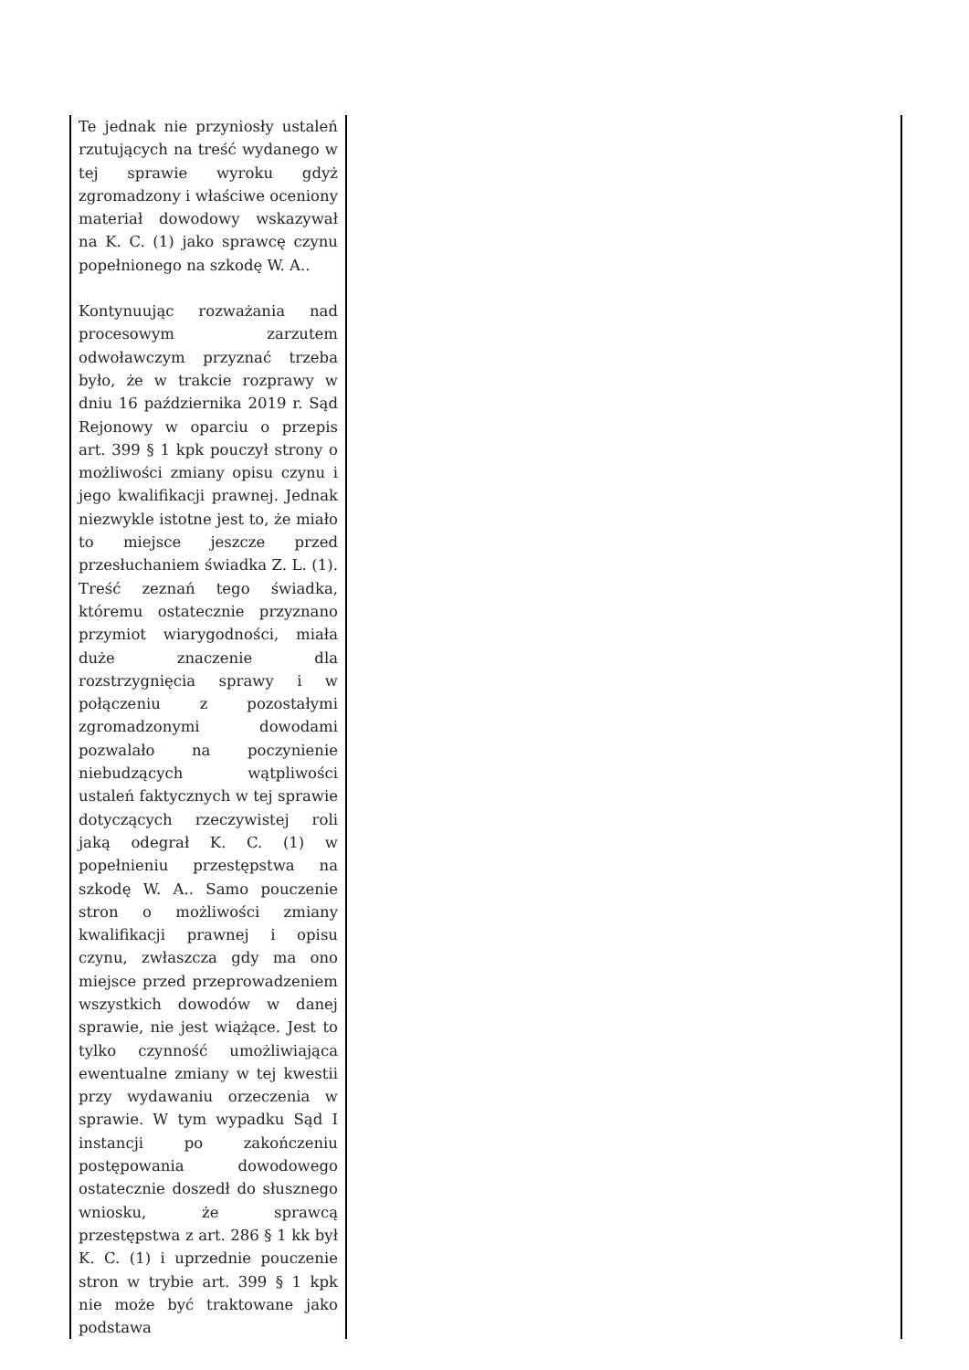| Te jednak nie przyniosły ustaleń rzutujących na treść wydanego w tej sprawie wyroku gdyż zgromadzony i właściwe oceniony materiał dowodowy wskazywał na K. C. (1) jako sprawcę czynu popełnionego na szkodę W. A.. Kontynuując rozważania nad procesowym zarzutem odwoławczym przyznać trzeba było, że w trakcie rozprawy w dniu 16 października 2019 r. Sąd Rejonowy w oparciu o przepis art. 399 § 1 kpk pouczył strony o możliwości zmiany opisu czynu i jego kwalifikacji prawnej. Jednak niezwykle istotne jest to, że miało to miejsce jeszcze przed przesłuchaniem świadka Z. L. (1). Treść zeznań tego świadka, któremu ostatecznie przyznano przymiot wiarygodności, miała duże znaczenie dla rozstrzygnięcia sprawy i w połączeniu z pozostałymi zgromadzonymi dowodami pozwalało na poczynienie niebudzących wątpliwości ustaleń faktycznych w tej sprawie dotyczących rzeczywistej roli jaką odegrał K. C. (1) w popełnieniu przestępstwa na szkodę W. A.. Samo pouczenie stron o możliwości zmiany kwalifikacji prawnej i opisu czynu, zwłaszcza gdy ma ono miejsce przed przeprowadzeniem wszystkich dowodów w danej sprawie, nie jest wiążące. Jest to tylko czynność umożliwiająca ewentualne zmiany w tej kwestii przy wydawaniu orzeczenia w sprawie. W tym wypadku Sąd I instancji po zakończeniu postępowania dowodowego ostatecznie doszedł do słusznego wniosku, że sprawcą przestępstwa z art. 286 § 1 kk był K. C. (1) i uprzednie pouczenie stron w trybie art. 399 § 1 kpk nie może być traktowane jako podstawa | |